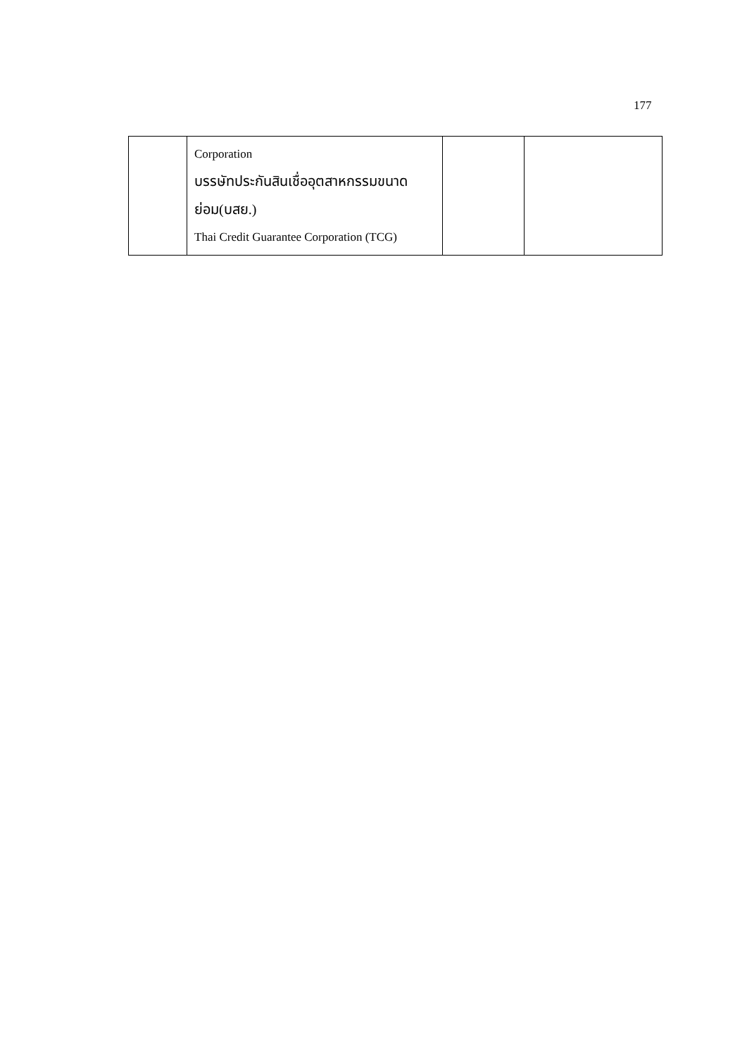177
| | Corporation บรรษัทประกันสินเชื่ออุตสาหกรรมขนาดย่อม(บสย.) Thai Credit Guarantee Corporation (TCG) | | |